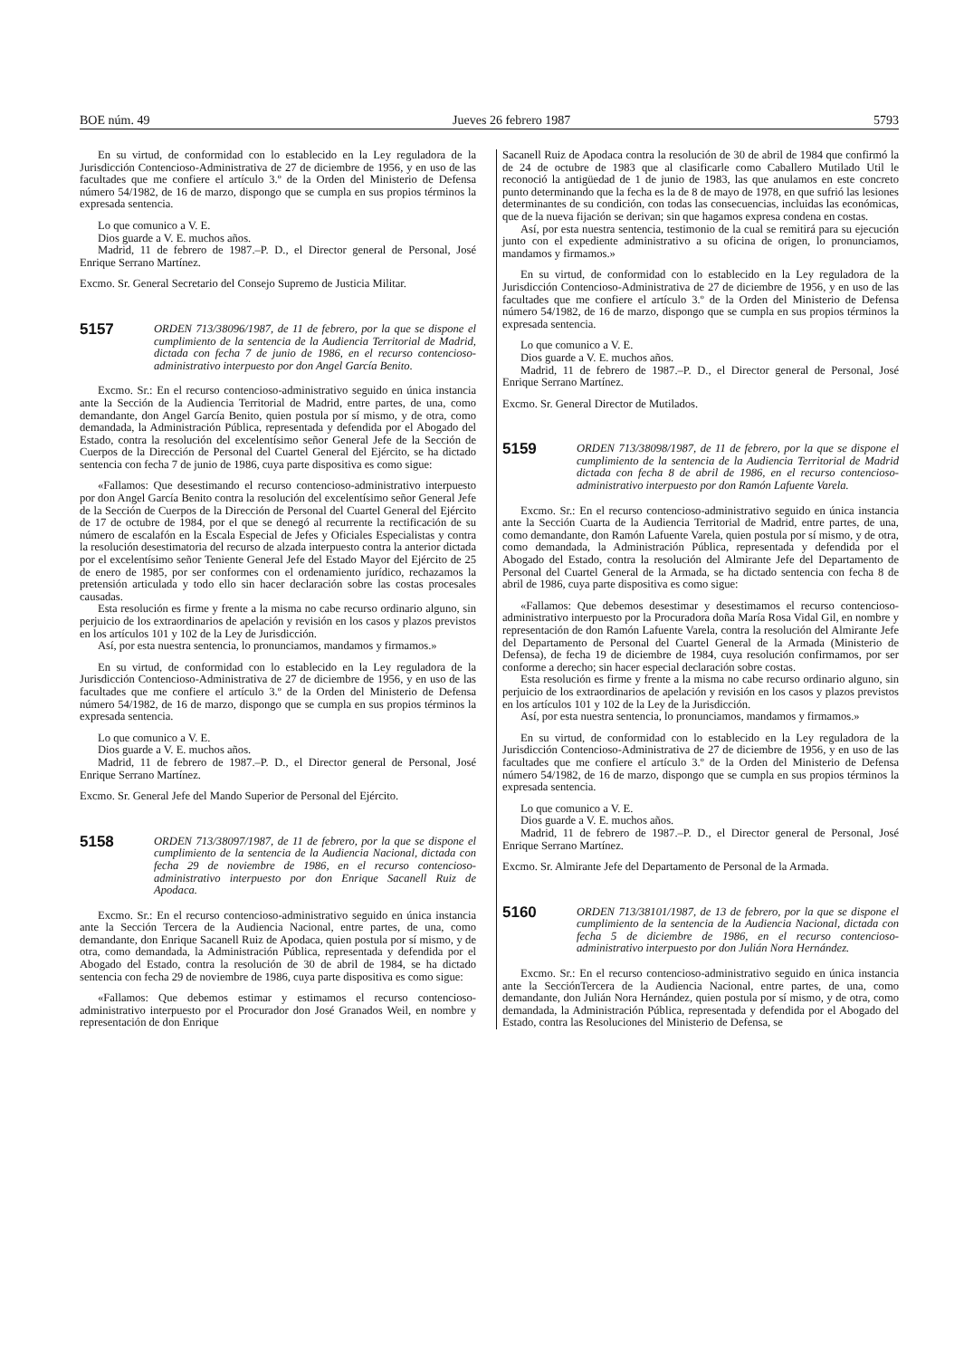BOE núm. 49 Jueves 26 febrero 1987 5793
En su virtud, de conformidad con lo establecido en la Ley reguladora de la Jurisdicción Contencioso-Administrativa de 27 de diciembre de 1956, y en uso de las facultades que me confiere el artículo 3.º de la Orden del Ministerio de Defensa número 54/1982, de 16 de marzo, dispongo que se cumpla en sus propios términos la expresada sentencia.
Lo que comunico a V. E.
Dios guarde a V. E. muchos años.
Madrid, 11 de febrero de 1987.–P. D., el Director general de Personal, José Enrique Serrano Martínez.
Excmo. Sr. General Secretario del Consejo Supremo de Justicia Militar.
5157 ORDEN 713/38096/1987, de 11 de febrero, por la que se dispone el cumplimiento de la sentencia de la Audiencia Territorial de Madrid, dictada con fecha 7 de junio de 1986, en el recurso contencioso-administrativo interpuesto por don Angel García Benito.
Excmo. Sr.: En el recurso contencioso-administrativo seguido en única instancia ante la Sección de la Audiencia Territorial de Madrid, entre partes, de una, como demandante, don Angel García Benito, quien postula por sí mismo, y de otra, como demandada, la Administración Pública, representada y defendida por el Abogado del Estado, contra la resolución del excelentísimo señor General Jefe de la Sección de Cuerpos de la Dirección de Personal del Cuartel General del Ejército, se ha dictado sentencia con fecha 7 de junio de 1986, cuya parte dispositiva es como sigue:
«Fallamos: Que desestimando el recurso contencioso-administrativo interpuesto por don Angel García Benito contra la resolución del excelentísimo señor General Jefe de la Sección de Cuerpos de la Dirección de Personal del Cuartel General del Ejército de 17 de octubre de 1984, por el que se denegó al recurrente la rectificación de su número de escalafón en la Escala Especial de Jefes y Oficiales Especialistas y contra la resolución desestimatoria del recurso de alzada interpuesto contra la anterior dictada por el excelentísimo señor Teniente General Jefe del Estado Mayor del Ejército de 25 de enero de 1985, por ser conformes con el ordenamiento jurídico, rechazamos la pretensión articulada y todo ello sin hacer declaración sobre las costas procesales causadas.
Esta resolución es firme y frente a la misma no cabe recurso ordinario alguno, sin perjuicio de los extraordinarios de apelación y revisión en los casos y plazos previstos en los artículos 101 y 102 de la Ley de Jurisdicción.
Así, por esta nuestra sentencia, lo pronunciamos, mandamos y firmamos.»
En su virtud, de conformidad con lo establecido en la Ley reguladora de la Jurisdicción Contencioso-Administrativa de 27 de diciembre de 1956, y en uso de las facultades que me confiere el artículo 3.º de la Orden del Ministerio de Defensa número 54/1982, de 16 de marzo, dispongo que se cumpla en sus propios términos la expresada sentencia.
Lo que comunico a V. E.
Dios guarde a V. E. muchos años.
Madrid, 11 de febrero de 1987.–P. D., el Director general de Personal, José Enrique Serrano Martínez.
Excmo. Sr. General Jefe del Mando Superior de Personal del Ejército.
5158 ORDEN 713/38097/1987, de 11 de febrero, por la que se dispone el cumplimiento de la sentencia de la Audiencia Nacional, dictada con fecha 29 de noviembre de 1986, en el recurso contencioso-administrativo interpuesto por don Enrique Sacanell Ruiz de Apodaca.
Excmo. Sr.: En el recurso contencioso-administrativo seguido en única instancia ante la Sección Tercera de la Audiencia Nacional, entre partes, de una, como demandante, don Enrique Sacanell Ruiz de Apodaca, quien postula por sí mismo, y de otra, como demandada, la Administración Pública, representada y defendida por el Abogado del Estado, contra la resolución de 30 de abril de 1984, se ha dictado sentencia con fecha 29 de noviembre de 1986, cuya parte dispositiva es como sigue:
«Fallamos: Que debemos estimar y estimamos el recurso contencioso-administrativo interpuesto por el Procurador don José Granados Weil, en nombre y representación de don Enrique
Sacanell Ruiz de Apodaca contra la resolución de 30 de abril de 1984 que confirmó la de 24 de octubre de 1983 que al clasificarle como Caballero Mutilado Util le reconoció la antigüedad de 1 de junio de 1983, las que anulamos en este concreto punto determinando que la fecha es la de 8 de mayo de 1978, en que sufrió las lesiones determinantes de su condición, con todas las consecuencias, incluidas las económicas, que de la nueva fijación se derivan; sin que hagamos expresa condena en costas.
Así, por esta nuestra sentencia, testimonio de la cual se remitirá para su ejecución junto con el expediente administrativo a su oficina de origen, lo pronunciamos, mandamos y firmamos.»
En su virtud, de conformidad con lo establecido en la Ley reguladora de la Jurisdicción Contencioso-Administrativa de 27 de diciembre de 1956, y en uso de las facultades que me confiere el artículo 3.º de la Orden del Ministerio de Defensa número 54/1982, de 16 de marzo, dispongo que se cumpla en sus propios términos la expresada sentencia.
Lo que comunico a V. E.
Dios guarde a V. E. muchos años.
Madrid, 11 de febrero de 1987.–P. D., el Director general de Personal, José Enrique Serrano Martínez.
Excmo. Sr. General Director de Mutilados.
5159 ORDEN 713/38098/1987, de 11 de febrero, por la que se dispone el cumplimiento de la sentencia de la Audiencia Territorial de Madrid dictada con fecha 8 de abril de 1986, en el recurso contencioso-administrativo interpuesto por don Ramón Lafuente Varela.
Excmo. Sr.: En el recurso contencioso-administrativo seguido en única instancia ante la Sección Cuarta de la Audiencia Territorial de Madrid, entre partes, de una, como demandante, don Ramón Lafuente Varela, quien postula por sí mismo, y de otra, como demandada, la Administración Pública, representada y defendida por el Abogado del Estado, contra la resolución del Almirante Jefe del Departamento de Personal del Cuartel General de la Armada, se ha dictado sentencia con fecha 8 de abril de 1986, cuya parte dispositiva es como sigue:
«Fallamos: Que debemos desestimar y desestimamos el recurso contencioso-administrativo interpuesto por la Procuradora doña María Rosa Vidal Gil, en nombre y representación de don Ramón Lafuente Varela, contra la resolución del Almirante Jefe del Departamento de Personal del Cuartel General de la Armada (Ministerio de Defensa), de fecha 19 de diciembre de 1984, cuya resolución confirmamos, por ser conforme a derecho; sin hacer especial declaración sobre costas.
Esta resolución es firme y frente a la misma no cabe recurso ordinario alguno, sin perjuicio de los extraordinarios de apelación y revisión en los casos y plazos previstos en los artículos 101 y 102 de la Ley de la Jurisdicción.
Así, por esta nuestra sentencia, lo pronunciamos, mandamos y firmamos.»
En su virtud, de conformidad con lo establecido en la Ley reguladora de la Jurisdicción Contencioso-Administrativa de 27 de diciembre de 1956, y en uso de las facultades que me confiere el artículo 3.º de la Orden del Ministerio de Defensa número 54/1982, de 16 de marzo, dispongo que se cumpla en sus propios términos la expresada sentencia.
Lo que comunico a V. E.
Dios guarde a V. E. muchos años.
Madrid, 11 de febrero de 1987.–P. D., el Director general de Personal, José Enrique Serrano Martínez.
Excmo. Sr. Almirante Jefe del Departamento de Personal de la Armada.
5160 ORDEN 713/38101/1987, de 13 de febrero, por la que se dispone el cumplimiento de la sentencia de la Audiencia Nacional, dictada con fecha 5 de diciembre de 1986, en el recurso contencioso-administrativo interpuesto por don Julián Nora Hernández.
Excmo. Sr.: En el recurso contencioso-administrativo seguido en única instancia ante la SecciónTercera de la Audiencia Nacional, entre partes, de una, como demandante, don Julián Nora Hernández, quien postula por sí mismo, y de otra, como demandada, la Administración Pública, representada y defendida por el Abogado del Estado, contra las Resoluciones del Ministerio de Defensa, se